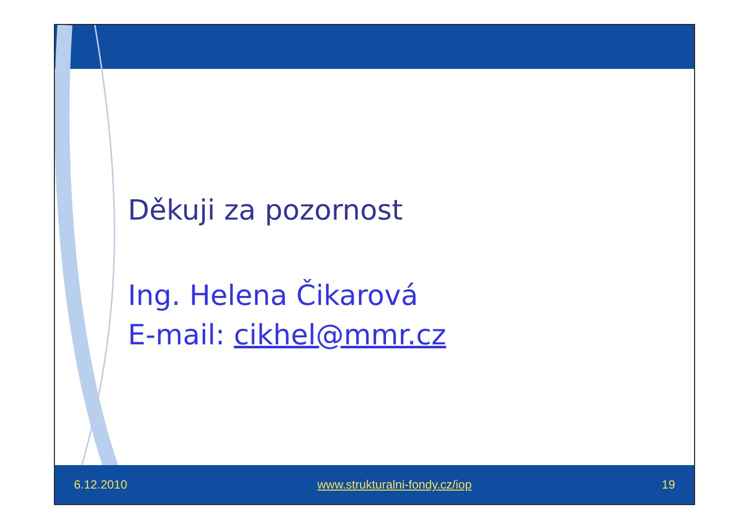Děkuji za pozornost
Ing. Helena Čikarová
E-mail: cikhel@mmr.cz
6.12.2010 www.strukturalni-fondy.cz/iop 19